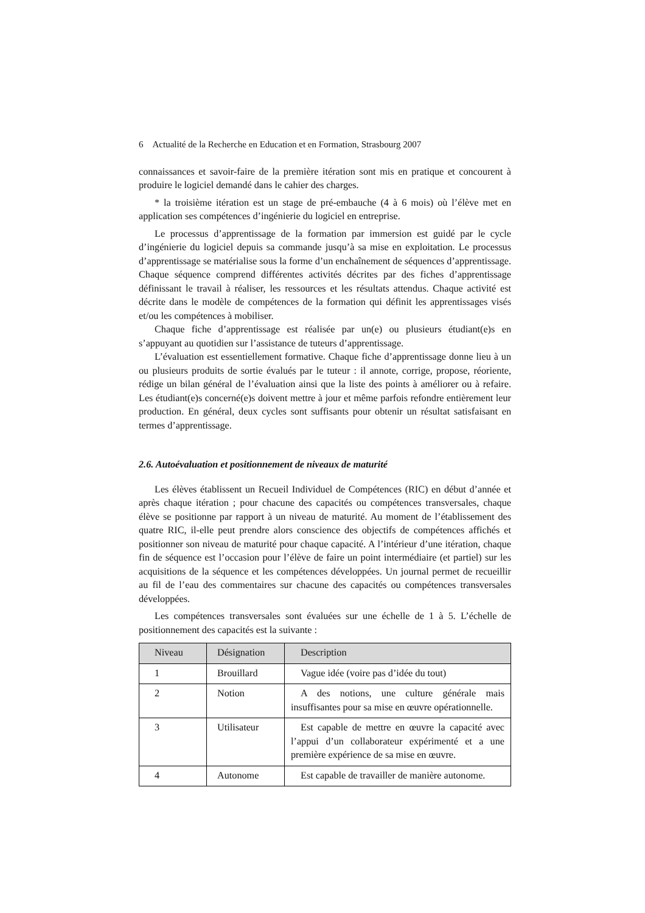6 Actualité de la Recherche en Education et en Formation, Strasbourg 2007
connaissances et savoir-faire de la première itération sont mis en pratique et concourent à produire le logiciel demandé dans le cahier des charges.
* la troisième itération est un stage de pré-embauche (4 à 6 mois) où l’élève met en application ses compétences d’ingénierie du logiciel en entreprise.
Le processus d’apprentissage de la formation par immersion est guidé par le cycle d’ingénierie du logiciel depuis sa commande jusqu’à sa mise en exploitation. Le processus d’apprentissage se matérialise sous la forme d’un enchaînement de séquences d’apprentissage. Chaque séquence comprend différentes activités décrites par des fiches d’apprentissage définissant le travail à réaliser, les ressources et les résultats attendus. Chaque activité est décrite dans le modèle de compétences de la formation qui définit les apprentissages visés et/ou les compétences à mobiliser.
Chaque fiche d’apprentissage est réalisée par un(e) ou plusieurs étudiant(e)s en s’appuyant au quotidien sur l’assistance de tuteurs d’apprentissage.
L’évaluation est essentiellement formative. Chaque fiche d’apprentissage donne lieu à un ou plusieurs produits de sortie évalués par le tuteur : il annote, corrige, propose, réoriente, rédige un bilan général de l’évaluation ainsi que la liste des points à améliorer ou à refaire. Les étudiant(e)s concerné(e)s doivent mettre à jour et même parfois refondre entièrement leur production. En général, deux cycles sont suffisants pour obtenir un résultat satisfaisant en termes d’apprentissage.
2.6. Autoévaluation et positionnement de niveaux de maturité
Les élèves établissent un Recueil Individuel de Compétences (RIC) en début d’année et après chaque itération ; pour chacune des capacités ou compétences transversales, chaque élève se positionne par rapport à un niveau de maturité. Au moment de l’établissement des quatre RIC, il-elle peut prendre alors conscience des objectifs de compétences affichés et positionner son niveau de maturité pour chaque capacité. A l’intérieur d’une itération, chaque fin de séquence est l’occasion pour l’élève de faire un point intermédiaire (et partiel) sur les acquisitions de la séquence et les compétences développées. Un journal permet de recueillir au fil de l’eau des commentaires sur chacune des capacités ou compétences transversales développées.
Les compétences transversales sont évaluées sur une échelle de 1 à 5. L’échelle de positionnement des capacités est la suivante :
| Niveau | Désignation | Description |
| --- | --- | --- |
| 1 | Brouillard | Vague idée (voire pas d’idée du tout) |
| 2 | Notion | A des notions, une culture générale mais insuffisantes pour sa mise en œuvre opérationnelle. |
| 3 | Utilisateur | Est capable de mettre en œuvre la capacité avec l’appui d’un collaborateur expérimenté et a une première expérience de sa mise en œuvre. |
| 4 | Autonome | Est capable de travailler de manière autonome. |